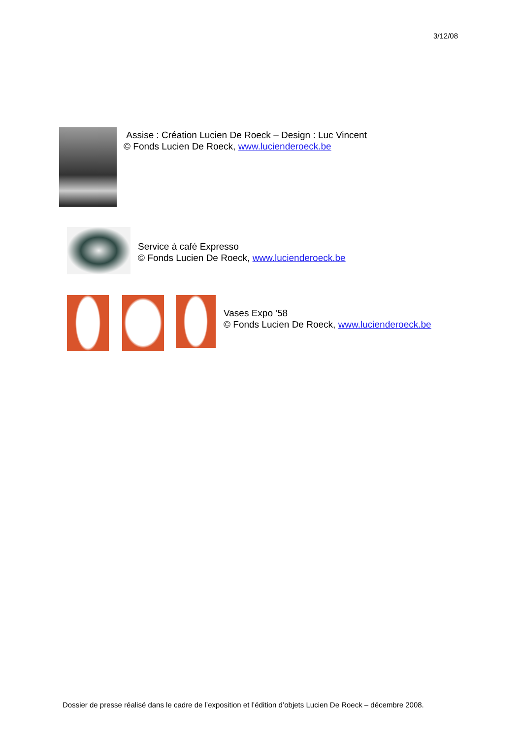3/12/08
Assise : Création Lucien De Roeck – Design : Luc Vincent
© Fonds Lucien De Roeck, www.lucienderoeck.be
Service à café Expresso
© Fonds Lucien De Roeck, www.lucienderoeck.be
Vases Expo '58
© Fonds Lucien De Roeck, www.lucienderoeck.be
Dossier de presse réalisé dans le cadre de l’exposition et l’édition d’objets Lucien De Roeck – décembre 2008.